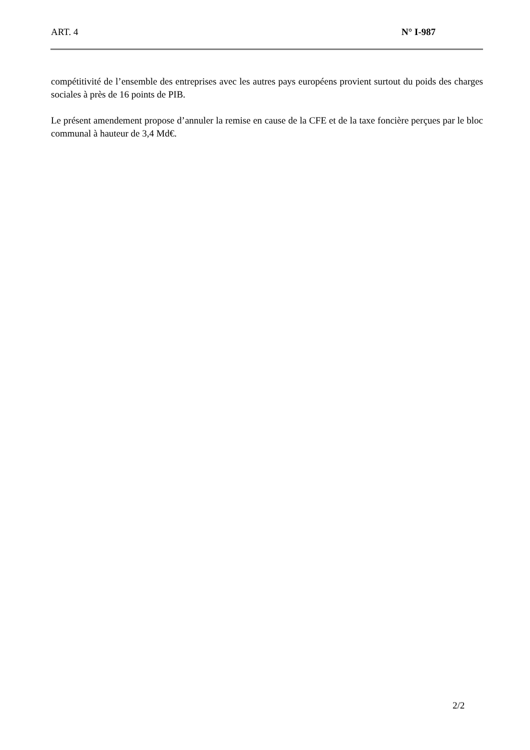ART. 4 N° I-987
compétitivité de l’ensemble des entreprises avec les autres pays européens provient surtout du poids des charges sociales à près de 16 points de PIB.
Le présent amendement propose d’annuler la remise en cause de la CFE et de la taxe foncière perçues par le bloc communal à hauteur de 3,4 Md€.
2/2